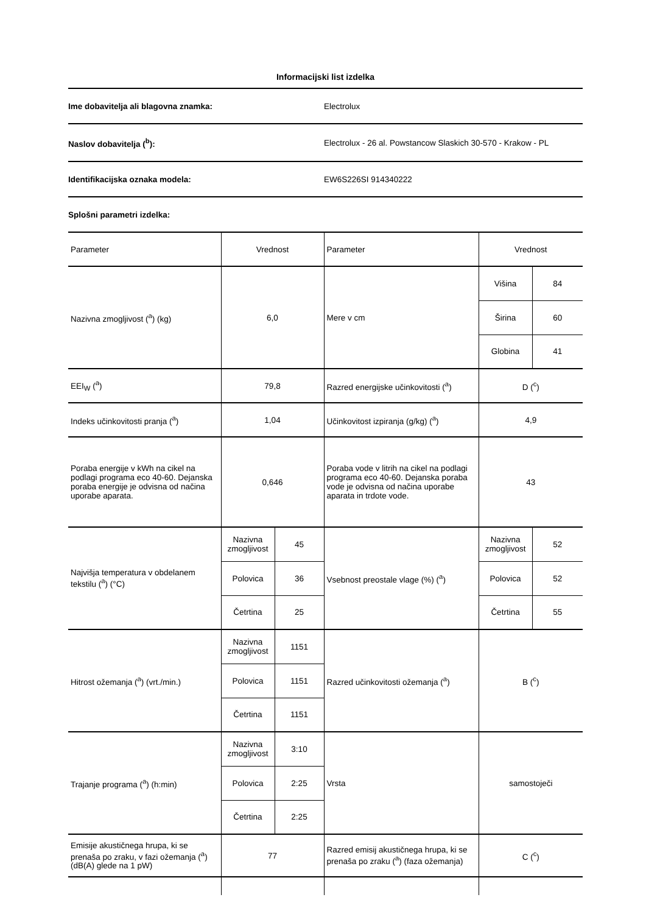Informacijski list izdelka
Ime dobavitelja ali blagovna znamka: Electrolux
Naslov dobavitelja (<sup>b</sup>):
Electrolux - 26 al. Powstancow Slaskich 30-570 - Krakow - PL
Identifikacijska oznaka modela: EW6S226SI 914340222
Splošni parametri izdelka:
| Parameter | Vrednost | | Parameter | Vrednost | |
| Nazivna zmogljivost (<sup>a</sup>) (kg) | 6,0 | | Mere v cm | Višina | 84 |
| | | | | Širina | 60 |
| | | | | Globina | 41 |
| EEI<sub>W</sub> (<sup>a</sup>) | 79,8 | | Razred energijske učinkovitosti (<sup>a</sup>) | D (<sup>c</sup>) | |
| Indeks učinkovitosti pranja (<sup>a</sup>) | 1,04 | | Učinkovitost izpiranja (g/kg) (<sup>a</sup>) | 4,9 | |
| Poraba energije v kWh na cikel na podlagi programa eco 40-60. Dejanska poraba energije je odvisna od načina uporabe aparata. | 0,646 | | Poraba vode v litrih na cikel na podlagi programa eco 40-60. Dejanska poraba vode je odvisna od načina uporabe aparata in trdote vode. | 43 | |
| Najvišja temperatura v obdelanem tekstilu (<sup>a</sup>) (°C) | Nazivna zmogljivost | 45 | Vsebnost preostale vlage (%) (<sup>a</sup>) | Nazivna zmogljivost | 52 |
| | Polovica | 36 | | Polovica | 52 |
| | Četrtina | 25 | | Četrtina | 55 |
| Hitrost ožemanja (<sup>a</sup>) (vrt./min.) | Nazivna zmogljivost | 1151 | Razred učinkovitosti ožemanja (<sup>a</sup>) | B (<sup>c</sup>) | |
| | Polovica | 1151 | | | |
| | Četrtina | 1151 | | | |
| Trajanje programa (<sup>a</sup>) (h:min) | Nazivna zmogljivost | 3:10 | Vrsta | samostoječi | |
| | Polovica | 2:25 | | | |
| | Četrtina | 2:25 | | | |
| Emisije akustičnega hrupa, ki se prenaša po zraku, v fazi ožemanja (<sup>a</sup>) (dB(A) glede na 1 pW) | 77 | | Razred emisij akustičnega hrupa, ki se prenaša po zraku (<sup>a</sup>) (faza ožemanja) | C (<sup>c</sup>) | |